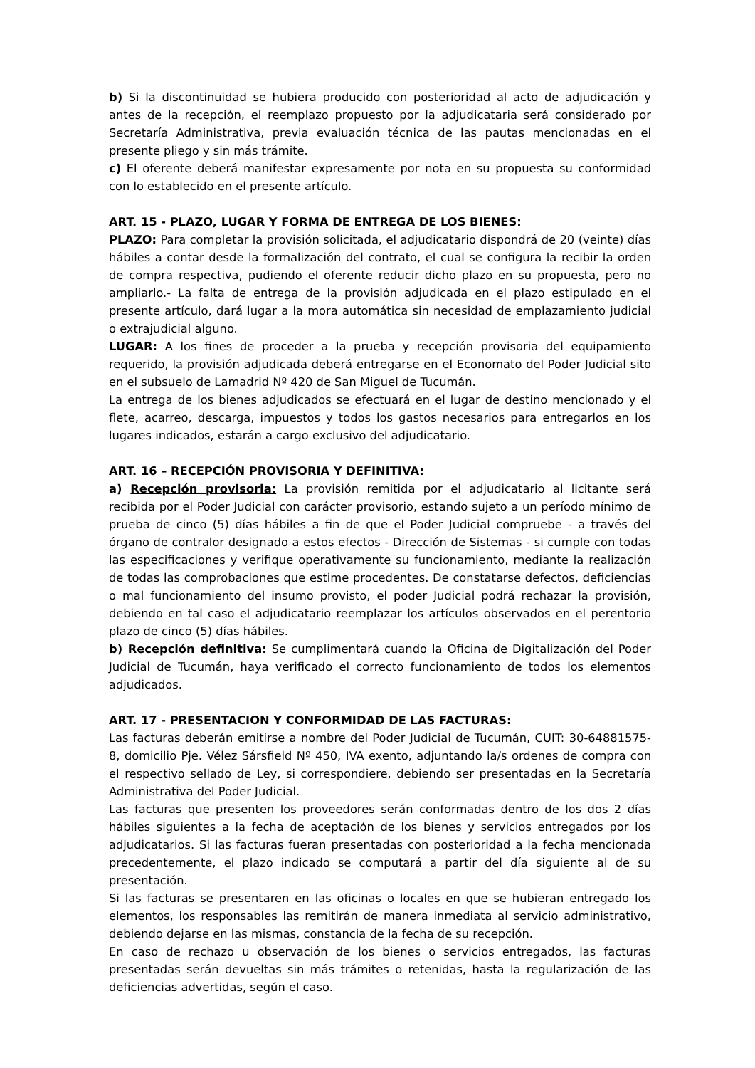b) Si la discontinuidad se hubiera producido con posterioridad al acto de adjudicación y antes de la recepción, el reemplazo propuesto por la adjudicataria será considerado por Secretaría Administrativa, previa evaluación técnica de las pautas mencionadas en el presente pliego y sin más trámite.
c) El oferente deberá manifestar expresamente por nota en su propuesta su conformidad con lo establecido en el presente artículo.
ART. 15 - PLAZO, LUGAR Y FORMA DE ENTREGA DE LOS BIENES:
PLAZO: Para completar la provisión solicitada, el adjudicatario dispondrá de 20 (veinte) días hábiles a contar desde la formalización del contrato, el cual se configura la recibir la orden de compra respectiva, pudiendo el oferente reducir dicho plazo en su propuesta, pero no ampliarlo.- La falta de entrega de la provisión adjudicada en el plazo estipulado en el presente artículo, dará lugar a la mora automática sin necesidad de emplazamiento judicial o extrajudicial alguno.
LUGAR: A los fines de proceder a la prueba y recepción provisoria del equipamiento requerido, la provisión adjudicada deberá entregarse en el Economato del Poder Judicial sito en el subsuelo de Lamadrid Nº 420 de San Miguel de Tucumán.
La entrega de los bienes adjudicados se efectuará en el lugar de destino mencionado y el flete, acarreo, descarga, impuestos y todos los gastos necesarios para entregarlos en los lugares indicados, estarán a cargo exclusivo del adjudicatario.
ART. 16 – RECEPCIÓN PROVISORIA Y DEFINITIVA:
a) Recepción provisoria: La provisión remitida por el adjudicatario al licitante será recibida por el Poder Judicial con carácter provisorio, estando sujeto a un período mínimo de prueba de cinco (5) días hábiles a fin de que el Poder Judicial compruebe - a través del órgano de contralor designado a estos efectos - Dirección de Sistemas - si cumple con todas las especificaciones y verifique operativamente su funcionamiento, mediante la realización de todas las comprobaciones que estime procedentes. De constatarse defectos, deficiencias o mal funcionamiento del insumo provisto, el poder Judicial podrá rechazar la provisión, debiendo en tal caso el adjudicatario reemplazar los artículos observados en el perentorio plazo de cinco (5) días hábiles.
b) Recepción definitiva: Se cumplimentará cuando la Oficina de Digitalización del Poder Judicial de Tucumán, haya verificado el correcto funcionamiento de todos los elementos adjudicados.
ART. 17 - PRESENTACION Y CONFORMIDAD DE LAS FACTURAS:
Las facturas deberán emitirse a nombre del Poder Judicial de Tucumán, CUIT: 30-64881575-8, domicilio Pje. Vélez Sársfield Nº 450, IVA exento, adjuntando la/s ordenes de compra con el respectivo sellado de Ley, si correspondiere, debiendo ser presentadas en la Secretaría Administrativa del Poder Judicial.
Las facturas que presenten los proveedores serán conformadas dentro de los dos 2 días hábiles siguientes a la fecha de aceptación de los bienes y servicios entregados por los adjudicatarios. Si las facturas fueran presentadas con posterioridad a la fecha mencionada precedentemente, el plazo indicado se computará a partir del día siguiente al de su presentación.
Si las facturas se presentaren en las oficinas o locales en que se hubieran entregado los elementos, los responsables las remitirán de manera inmediata al servicio administrativo, debiendo dejarse en las mismas, constancia de la fecha de su recepción.
En caso de rechazo u observación de los bienes o servicios entregados, las facturas presentadas serán devueltas sin más trámites o retenidas, hasta la regularización de las deficiencias advertidas, según el caso.